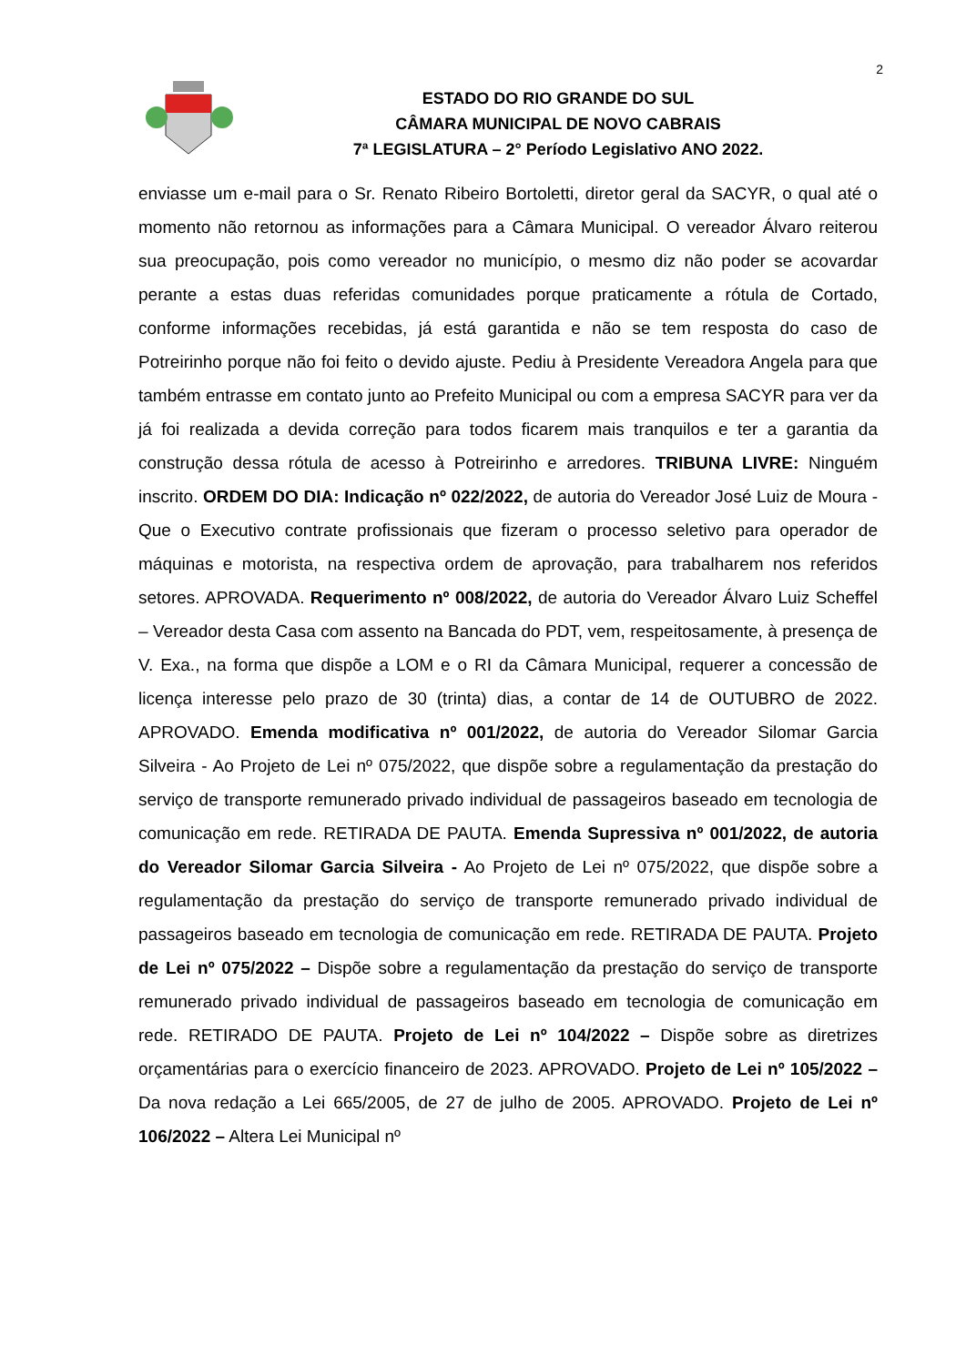2
ESTADO DO RIO GRANDE DO SUL
CÂMARA MUNICIPAL DE NOVO CABRAIS
7ª LEGISLATURA – 2° Período Legislativo ANO 2022.
enviasse um e-mail para o Sr. Renato Ribeiro Bortoletti, diretor geral da SACYR, o qual até o momento não retornou as informações para a Câmara Municipal. O vereador Álvaro reiterou sua preocupação, pois como vereador no município, o mesmo diz não poder se acovardar perante a estas duas referidas comunidades porque praticamente a rótula de Cortado, conforme informações recebidas, já está garantida e não se tem resposta do caso de Potreirinho porque não foi feito o devido ajuste. Pediu à Presidente Vereadora Angela para que também entrasse em contato junto ao Prefeito Municipal ou com a empresa SACYR para ver da já foi realizada a devida correção para todos ficarem mais tranquilos e ter a garantia da construção dessa rótula de acesso à Potreirinho e arredores. TRIBUNA LIVRE: Ninguém inscrito. ORDEM DO DIA: Indicação nº 022/2022, de autoria do Vereador José Luiz de Moura - Que o Executivo contrate profissionais que fizeram o processo seletivo para operador de máquinas e motorista, na respectiva ordem de aprovação, para trabalharem nos referidos setores. APROVADA. Requerimento nº 008/2022, de autoria do Vereador Álvaro Luiz Scheffel – Vereador desta Casa com assento na Bancada do PDT, vem, respeitosamente, à presença de V. Exa., na forma que dispõe a LOM e o RI da Câmara Municipal, requerer a concessão de licença interesse pelo prazo de 30 (trinta) dias, a contar de 14 de OUTUBRO de 2022. APROVADO. Emenda modificativa nº 001/2022, de autoria do Vereador Silomar Garcia Silveira - Ao Projeto de Lei nº 075/2022, que dispõe sobre a regulamentação da prestação do serviço de transporte remunerado privado individual de passageiros baseado em tecnologia de comunicação em rede. RETIRADA DE PAUTA. Emenda Supressiva nº 001/2022, de autoria do Vereador Silomar Garcia Silveira - Ao Projeto de Lei nº 075/2022, que dispõe sobre a regulamentação da prestação do serviço de transporte remunerado privado individual de passageiros baseado em tecnologia de comunicação em rede. RETIRADA DE PAUTA. Projeto de Lei nº 075/2022 – Dispõe sobre a regulamentação da prestação do serviço de transporte remunerado privado individual de passageiros baseado em tecnologia de comunicação em rede. RETIRADO DE PAUTA. Projeto de Lei nº 104/2022 – Dispõe sobre as diretrizes orçamentárias para o exercício financeiro de 2023. APROVADO. Projeto de Lei nº 105/2022 – Da nova redação a Lei 665/2005, de 27 de julho de 2005. APROVADO. Projeto de Lei nº 106/2022 – Altera Lei Municipal nº